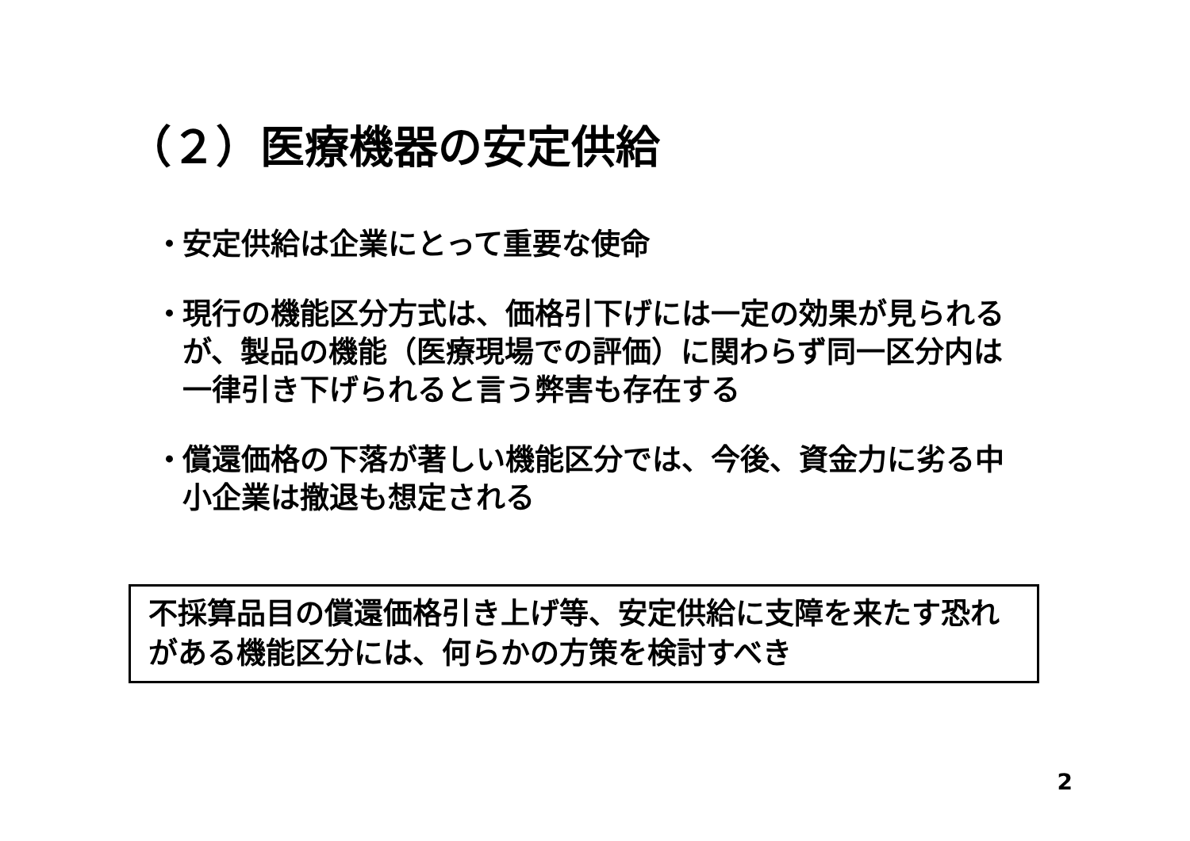（２）医療機器の安定供給
・ 安定供給は企業にとって重要な使命
・ 現行の機能区分方式は、価格引下げには一定の効果が見られるが、製品の機能（医療現場での評価）に関わらず同一区分内は一律引き下げられると言う弊害も存在する
・ 償還価格の下落が著しい機能区分では、今後、資金力に劣る中小企業は撤退も想定される
不採算品目の償還価格引き上げ等、安定供給に支障を来たす恐れがある機能区分には、何らかの方策を検討すべき
2